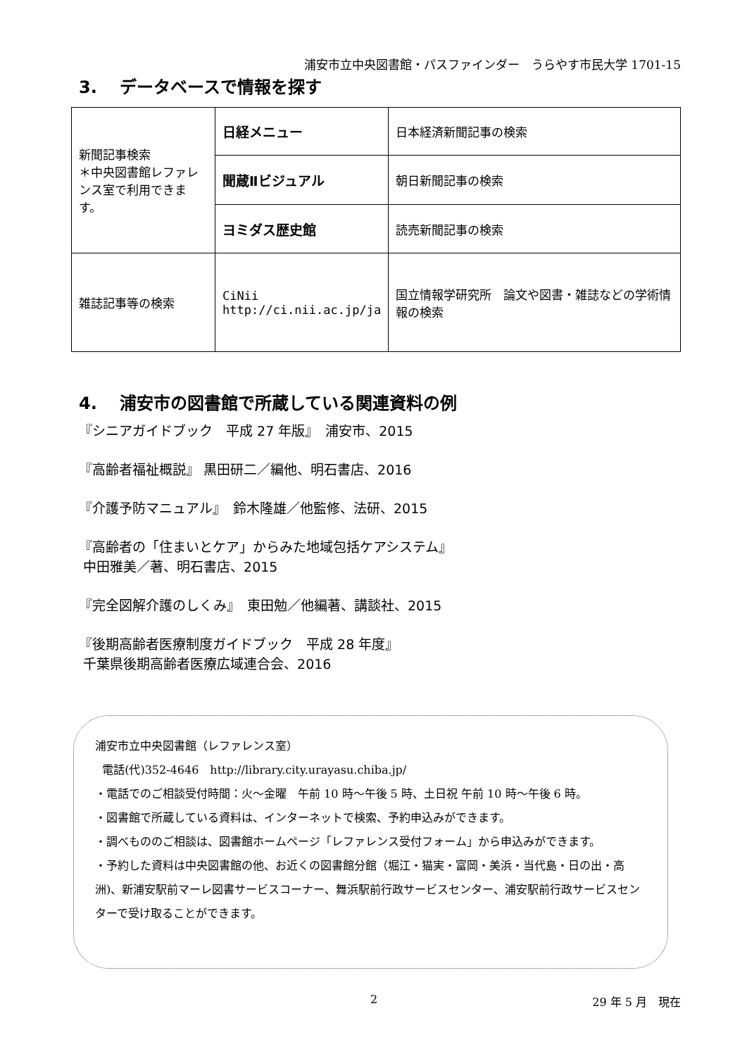浦安市立中央図書館・パスファインダー　うらやす市民大学 1701-15
3.　 データベースで情報を探す
| 新聞記事検索 ＊中央図書館レファレンス室で利用できます。 | 日経メニュー | 日本経済新聞記事の検索 |
| | 聞蔵Ⅱビジュアル | 朝日新聞記事の検索 |
| | ヨミダス歴史館 | 読売新聞記事の検索 |
| 雑誌記事等の検索 | CiNii http://ci.nii.ac.jp/ja | 国立情報学研究所 論文や図書・雑誌などの学術情報の検索 |
4.　 浦安市の図書館で所蔵している関連資料の例
『シニアガイドブック　平成 27 年版』　浦安市、2015
『高齢者福祉概説』 黒田研二／編他、明石書店、2016
『介護予防マニュアル』　鈴木隆雄／他監修、法研、2015
『高齢者の「住まいとケア」からみた地域包括ケアシステム』
中田雅美／著、明石書店、2015
『完全図解介護のしくみ』　東田勉／他編著、講談社、2015
『後期高齢者医療制度ガイドブック　平成 28 年度』
千葉県後期高齢者医療広域連合会、2016
浦安市立中央図書館（レファレンス室）
電話(代)352-4646　http://library.city.urayasu.chiba.jp/
・電話でのご相談受付時間：火～金曜　午前 10 時～午後 5 時、土日祝 午前 10 時～午後 6 時。
・図書館で所蔵している資料は、インターネットで検索、予約申込みができます。
・調べもののご相談は、図書館ホームページ「レファレンス受付フォーム」から申込みができます。
・予約した資料は中央図書館の他、お近くの図書館分館（堀江・猫実・富岡・美浜・当代島・日の出・高洲)、新浦安駅前マーレ図書サービスコーナー、舞浜駅前行政サービスセンター、浦安駅前行政サービスセンターで受け取ることができます。
2 29 年 5 月　現在